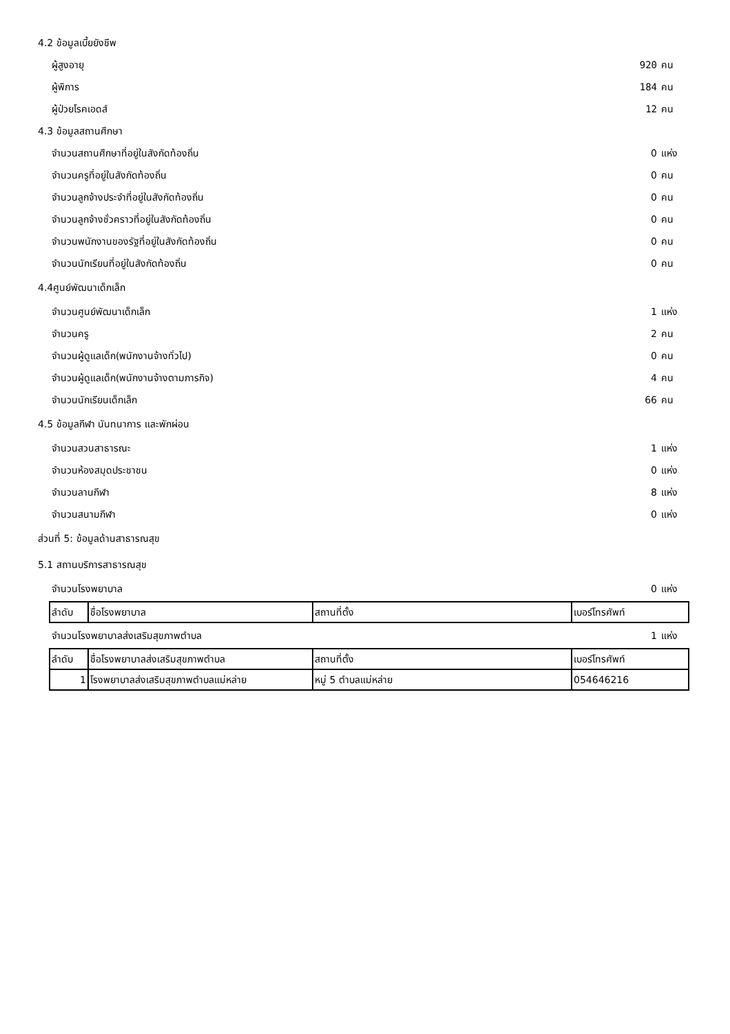4.2 ข้อมูลเบี้ยยังชีพ
ผู้สูงอายุ 920 คน
ผู้พิการ 184 คน
ผู้ป่วยโรคเอดส์ 12 คน
4.3 ข้อมูลสถานศึกษา
จำนวนสถานศึกษาที่อยู่ในสังกัดท้องถิ่น 0 แห่ง
จำนวนครูที่อยู่ในสังกัดท้องถิ่น 0 คน
จำนวนลูกจ้างประจำที่อยู่ในสังกัดท้องถิ่น 0 คน
จำนวนลูกจ้างชั่วคราวที่อยู่ในสังกัดท้องถิ่น 0 คน
จำนวนพนักงานของรัฐที่อยู่ในสังกัดท้องถิ่น 0 คน
จำนวนนักเรียนที่อยู่ในสังกัดท้องถิ่น 0 คน
4.4ศูนย์พัฒนาเด็กเล็ก
จำนวนศูนย์พัฒนาเด็กเล็ก 1 แห่ง
จำนวนครู 2 คน
จำนวนผู้ดูแลเด็ก(พนักงานจ้างทั่วไป) 0 คน
จำนวนผู้ดูแลเด็ก(พนักงานจ้างตามภารกิจ) 4 คน
จำนวนนักเรียนเด็กเล็ก 66 คน
4.5 ข้อมูลกีฬา นันทนาการ และพักผ่อน
จำนวนสวนสาธารณะ 1 แห่ง
จำนวนห้องสมุดประชาชน 0 แห่ง
จำนวนลานกีฬา 8 แห่ง
จำนวนสนามกีฬา 0 แห่ง
ส่วนที่ 5: ข้อมูลด้านสาธารณสุข
5.1 สถานบริการสาธารณสุข
จำนวนโรงพยาบาล 0 แห่ง
| ลำดับ | ชื่อโรงพยาบาล | สถานที่ตั้ง | เบอร์โทรศัพท์ |
จำนวนโรงพยาบาลส่งเสริมสุขภาพตำบล 1 แห่ง
| ลำดับ | ชื่อโรงพยาบาลส่งเสริมสุขภาพตำบล | สถานที่ตั้ง | เบอร์โทรศัพท์ |
| 1 | โรงพยาบาลส่งเสริมสุขภาพตำบลแม่หล่าย | หมู่ 5 ตำบลแม่หล่าย | 054646216 |